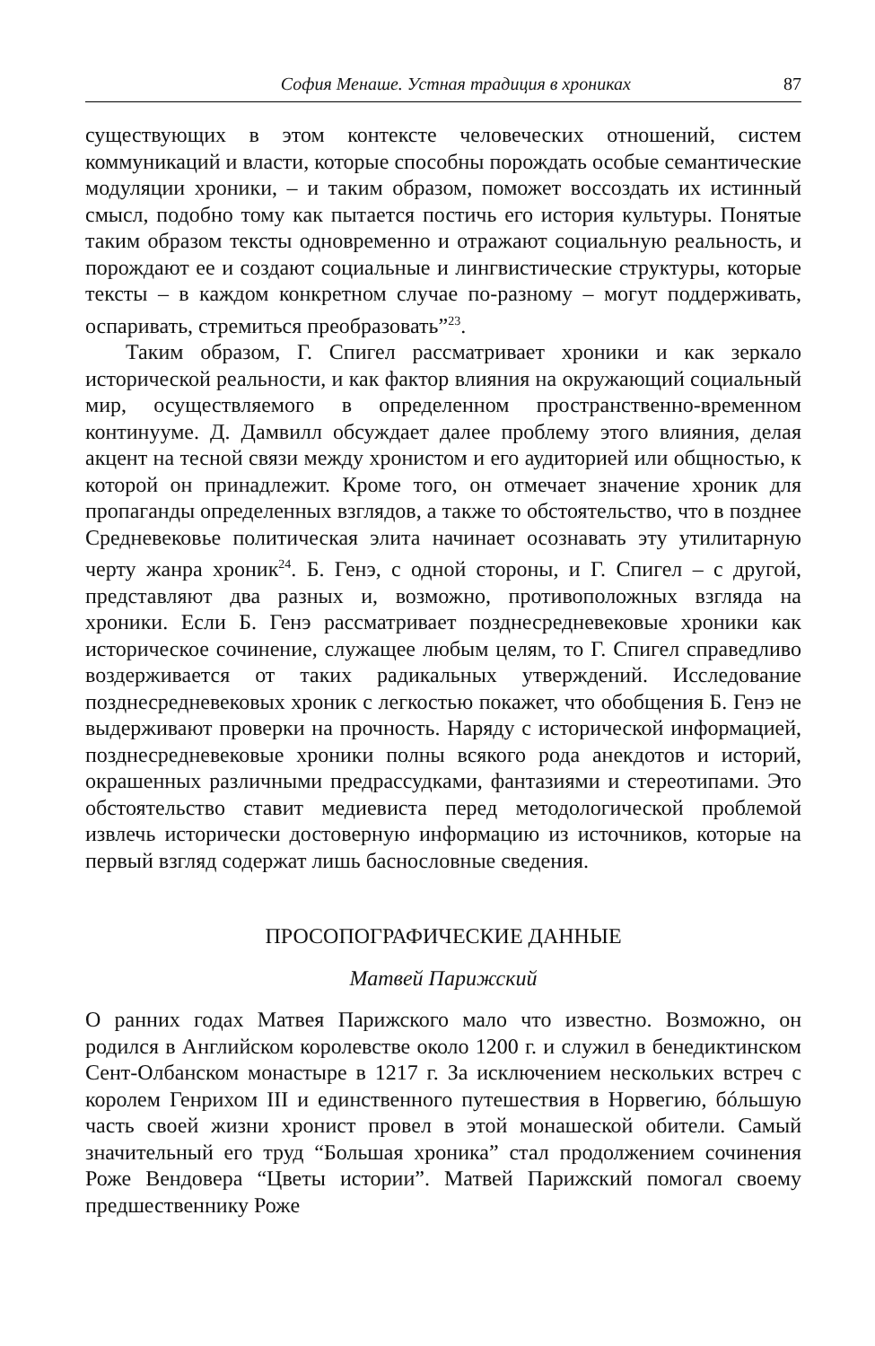София Менаше. Устная традиция в хрониках 87
существующих в этом контексте человеческих отношений, систем коммуникаций и власти, которые способны порождать особые семантические модуляции хроники, – и таким образом, поможет воссоздать их истинный смысл, подобно тому как пытается постичь его история культуры. Понятые таким образом тексты одновременно и отражают социальную реальность, и порождают ее и создают социальные и лингвистические структуры, которые тексты – в каждом конкретном случае по-разному – могут поддерживать, оспаривать, стремиться преобразовать”<sup>23</sup>.
Таким образом, Г. Спигел рассматривает хроники и как зеркало исторической реальности, и как фактор влияния на окружающий социальный мир, осуществляемого в определенном пространственно-временном континууме. Д. Дамвилл обсуждает далее проблему этого влияния, делая акцент на тесной связи между хронистом и его аудиторией или общностью, к которой он принадлежит. Кроме того, он отмечает значение хроник для пропаганды определенных взглядов, а также то обстоятельство, что в позднее Средневековье политическая элита начинает осознавать эту утилитарную черту жанра хроник<sup>24</sup>. Б. Генэ, с одной стороны, и Г. Спигел – с другой, представляют два разных и, возможно, противоположных взгляда на хроники. Если Б. Генэ рассматривает позднесредневековые хроники как историческое сочинение, служащее любым целям, то Г. Спигел справедливо воздерживается от таких радикальных утверждений. Исследование позднесредневековых хроник с легкостью покажет, что обобщения Б. Генэ не выдерживают проверки на прочность. Наряду с исторической информацией, позднесредневековые хроники полны всякого рода анекдотов и историй, окрашенных различными предрассудками, фантазиями и стереотипами. Это обстоятельство ставит медиевиста перед методологической проблемой извлечь исторически достоверную информацию из источников, которые на первый взгляд содержат лишь баснословные сведения.
ПРОСОПОГРАФИЧЕСКИЕ ДАННЫЕ
Матвей Парижский
О ранних годах Матвея Парижского мало что известно. Возможно, он родился в Английском королевстве около 1200 г. и служил в бенедиктинском Сент-Олбанском монастыре в 1217 г. За исключением нескольких встреч с королем Генрихом III и единственного путешествия в Норвегию, бóльшую часть своей жизни хронист провел в этой монашеской обители. Самый значительный его труд “Большая хроника” стал продолжением сочинения Роже Вендовера “Цветы истории”. Матвей Парижский помогал своему предшественнику Роже